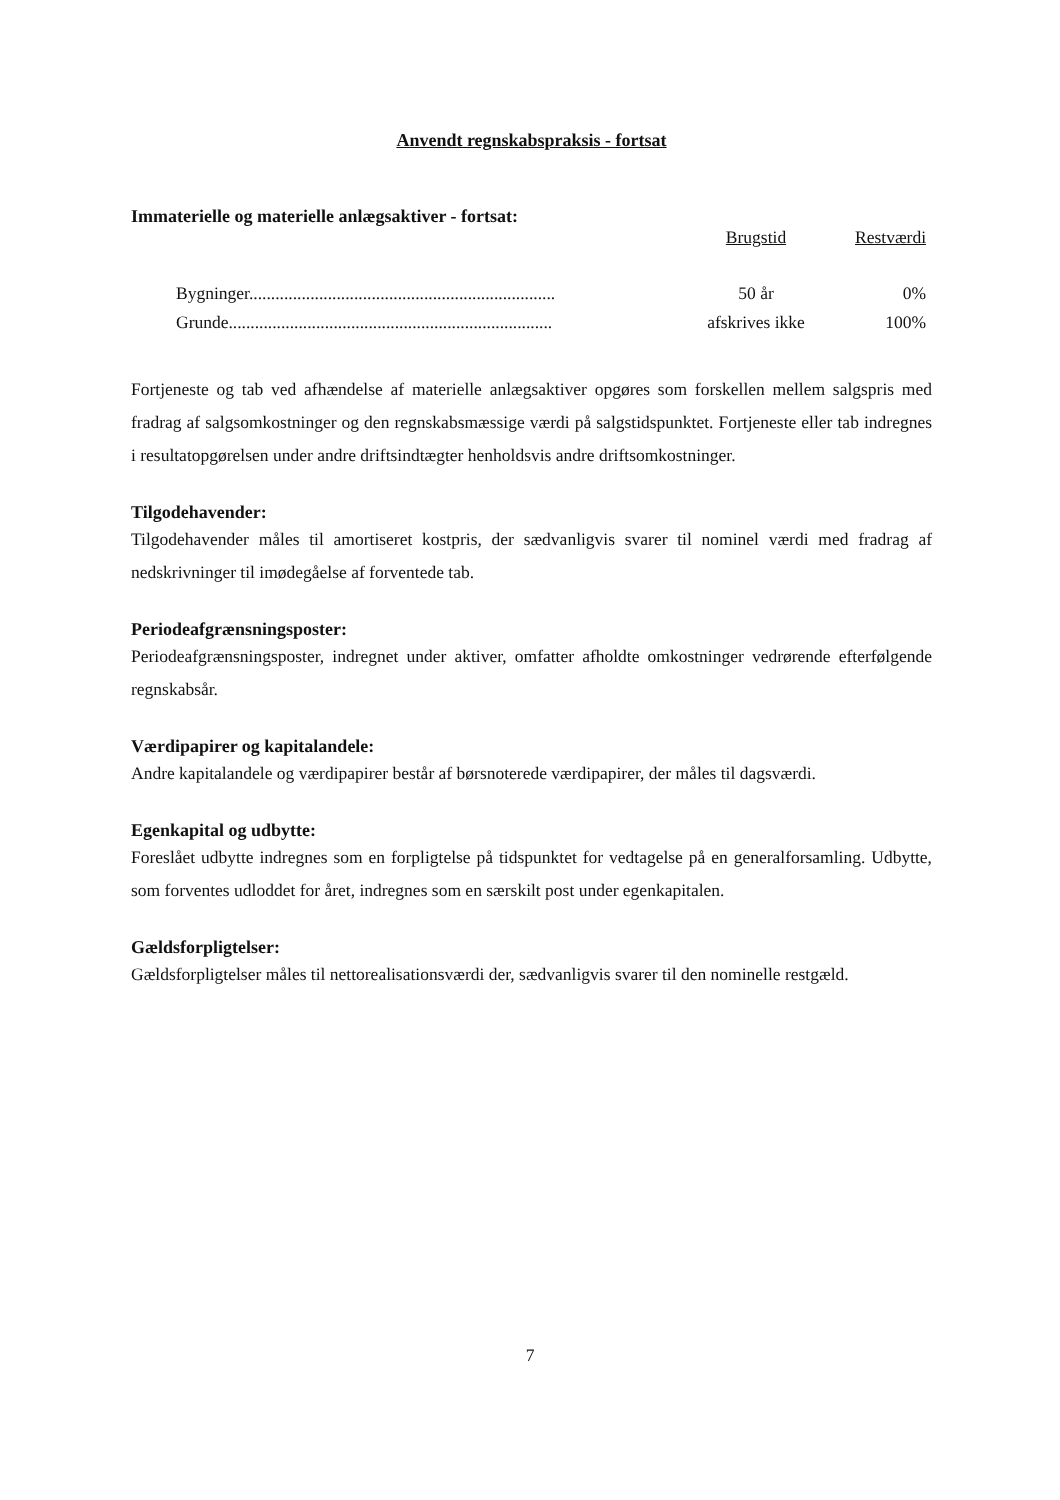Anvendt regnskabspraksis - fortsat
Immaterielle og materielle anlægsaktiver - fortsat:
| | Brugstid | Restværdi |
| --- | --- | --- |
| Bygninger...................................................................... | 50 år | 0% |
| Grunde.......................................................................... | afskrives ikke | 100% |
Fortjeneste og tab ved afhændelse af materielle anlægsaktiver opgøres som forskellen mellem salgspris med fradrag af salgsomkostninger og den regnskabsmæssige værdi på salgstidspunktet. Fortjeneste eller tab indregnes i resultatopgørelsen under andre driftsindtægter henholdsvis andre driftsomkostninger.
Tilgodehavender:
Tilgodehavender måles til amortiseret kostpris, der sædvanligvis svarer til nominel værdi med fradrag af nedskrivninger til imødegåelse af forventede tab.
Periodeafgrænsningsposter:
Periodeafgrænsningsposter, indregnet under aktiver, omfatter afholdte omkostninger vedrørende efterfølgende regnskabsår.
Værdipapirer og kapitalandele:
Andre kapitalandele og værdipapirer består af børsnoterede værdipapirer, der måles til dagsværdi.
Egenkapital og udbytte:
Foreslået udbytte indregnes som en forpligtelse på tidspunktet for vedtagelse på en generalforsamling. Udbytte, som forventes udloddet for året, indregnes som en særskilt post under egenkapitalen.
Gældsforpligtelser:
Gældsforpligtelser måles til nettorealisationsværdi der, sædvanligvis svarer til den nominelle restgæld.
7